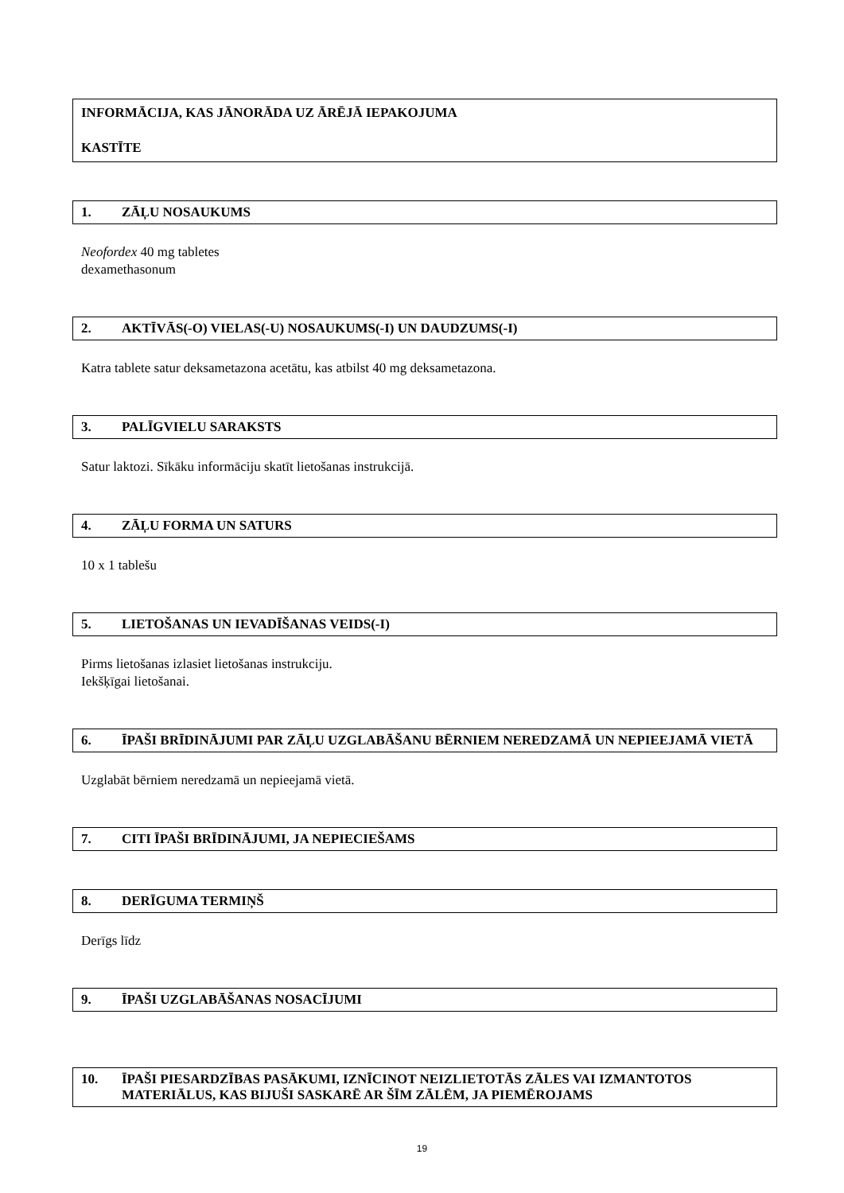INFORMĀCIJA, KAS JĀNORĀDA UZ ĀRĒJĀ IEPAKOJUMA
KASTĪTE
1. ZĀĻU NOSAUKUMS
Neofordex 40 mg tabletes
dexamethasonum
2. AKTĪVĀS(-O) VIELAS(-U) NOSAUKUMS(-I) UN DAUDZUMS(-I)
Katra tablete satur deksametazona acetātu, kas atbilst 40 mg deksametazona.
3. PALĪGVIELU SARAKSTS
Satur laktozi. Sīkāku informāciju skatīt lietošanas instrukcijā.
4. ZĀĻU FORMA UN SATURS
10 x 1 tablešu
5. LIETOŠANAS UN IEVADĪŠANAS VEIDS(-I)
Pirms lietošanas izlasiet lietošanas instrukciju.
Iekšķīgai lietošanai.
6. ĪPAŠI BRĪDINĀJUMI PAR ZĀĻU UZGLABĀŠANU BĒRNIEM NEREDZAMĀ UN NEPIEEJAMĀ VIETĀ
Uzglabāt bērniem neredzamā un nepieejamā vietā.
7. CITI ĪPAŠI BRĪDINĀJUMI, JA NEPIECIEŠAMS
8. DERĪGUMA TERMIŅŠ
Derīgs līdz
9. ĪPAŠI UZGLABĀŠANAS NOSACĪJUMI
10. ĪPAŠI PIESARDZĪBAS PASĀKUMI, IZNĪCINOT NEIZLIETOTĀS ZĀLES VAI IZMANTOTOS MATERIĀLUS, KAS BIJUŠI SASKARĒ AR ŠĪM ZĀLĒM, JA PIEMĒROJAMS
19